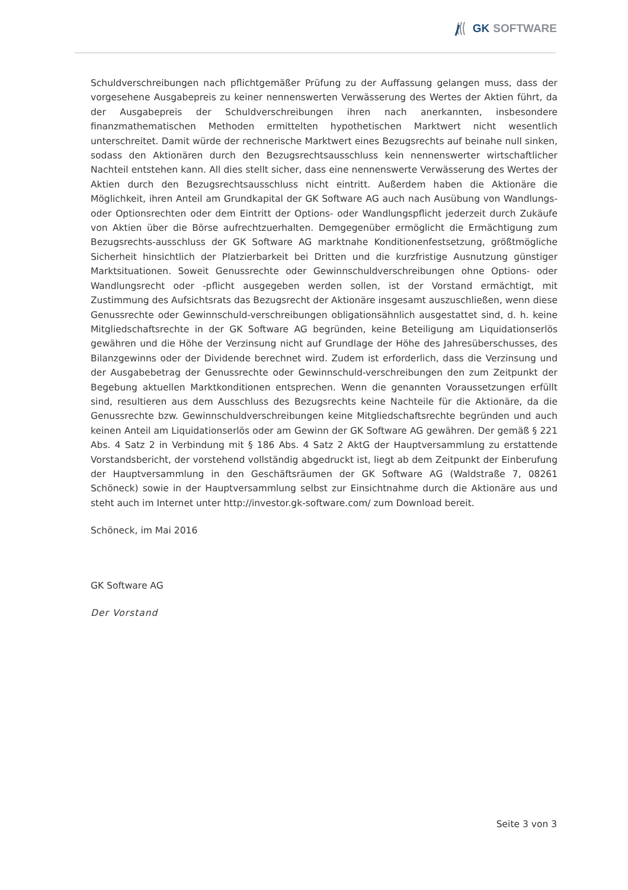GK SOFTWARE
Schuldverschreibungen nach pflichtgemäßer Prüfung zu der Auffassung gelangen muss, dass der vorgesehene Ausgabepreis zu keiner nennenswerten Verwässerung des Wertes der Aktien führt, da der Ausgabepreis der Schuldverschreibungen ihren nach anerkannten, insbesondere finanzmathematischen Methoden ermittelten hypothetischen Marktwert nicht wesentlich unterschreitet. Damit würde der rechnerische Marktwert eines Bezugsrechts auf beinahe null sinken, sodass den Aktionären durch den Bezugsrechtsausschluss kein nennenswerter wirtschaftlicher Nachteil entstehen kann. All dies stellt sicher, dass eine nennenswerte Verwässerung des Wertes der Aktien durch den Bezugsrechtsausschluss nicht eintritt. Außerdem haben die Aktionäre die Möglichkeit, ihren Anteil am Grundkapital der GK Software AG auch nach Ausübung von Wandlungs- oder Optionsrechten oder dem Eintritt der Options- oder Wandlungspflicht jederzeit durch Zukäufe von Aktien über die Börse aufrechtzuerhalten. Demgegenüber ermöglicht die Ermächtigung zum Bezugsrechts-ausschluss der GK Software AG marktnahe Konditionenfestsetzung, größtmögliche Sicherheit hinsichtlich der Platzierbarkeit bei Dritten und die kurzfristige Ausnutzung günstiger Marktsituationen. Soweit Genussrechte oder Gewinnschuldverschreibungen ohne Options- oder Wandlungsrecht oder -pflicht ausgegeben werden sollen, ist der Vorstand ermächtigt, mit Zustimmung des Aufsichtsrats das Bezugsrecht der Aktionäre insgesamt auszuschließen, wenn diese Genussrechte oder Gewinnschuld-verschreibungen obligationsähnlich ausgestattet sind, d. h. keine Mitgliedschaftsrechte in der GK Software AG begründen, keine Beteiligung am Liquidationserlös gewähren und die Höhe der Verzinsung nicht auf Grundlage der Höhe des Jahresüberschusses, des Bilanzgewinns oder der Dividende berechnet wird. Zudem ist erforderlich, dass die Verzinsung und der Ausgabebetrag der Genussrechte oder Gewinnschuld-verschreibungen den zum Zeitpunkt der Begebung aktuellen Marktkonditionen entsprechen. Wenn die genannten Voraussetzungen erfüllt sind, resultieren aus dem Ausschluss des Bezugsrechts keine Nachteile für die Aktionäre, da die Genussrechte bzw. Gewinnschuldverschreibungen keine Mitgliedschaftsrechte begründen und auch keinen Anteil am Liquidationserlös oder am Gewinn der GK Software AG gewähren. Der gemäß § 221 Abs. 4 Satz 2 in Verbindung mit § 186 Abs. 4 Satz 2 AktG der Hauptversammlung zu erstattende Vorstandsbericht, der vorstehend vollständig abgedruckt ist, liegt ab dem Zeitpunkt der Einberufung der Hauptversammlung in den Geschäftsräumen der GK Software AG (Waldstraße 7, 08261 Schöneck) sowie in der Hauptversammlung selbst zur Einsichtnahme durch die Aktionäre aus und steht auch im Internet unter http://investor.gk-software.com/ zum Download bereit.
Schöneck, im Mai 2016
GK Software AG
Der Vorstand
Seite 3 von 3